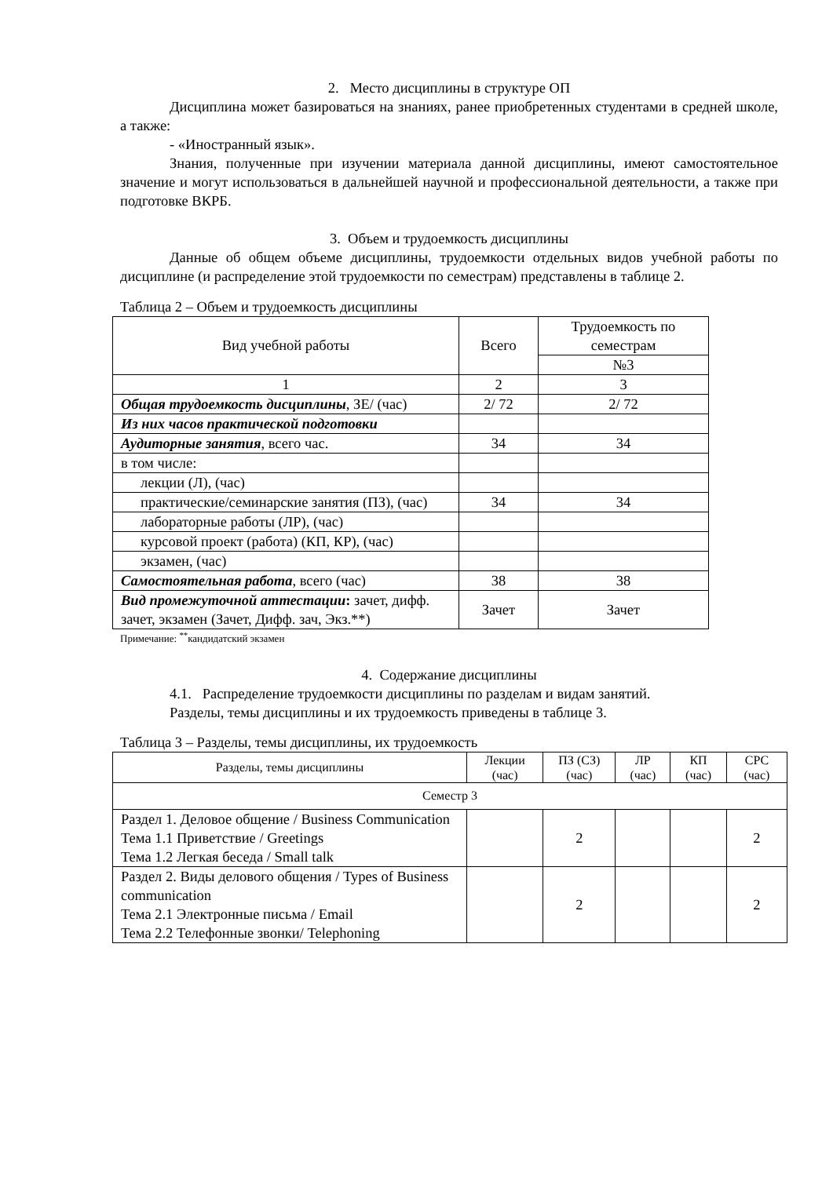2. Место дисциплины в структуре ОП
Дисциплина может базироваться на знаниях, ранее приобретенных студентами в средней школе, а также:
- «Иностранный язык».
Знания, полученные при изучении материала данной дисциплины, имеют самостоятельное значение и могут использоваться в дальнейшей научной и профессиональной деятельности, а также при подготовке ВКРБ.
3. Объем и трудоемкость дисциплины
Данные об общем объеме дисциплины, трудоемкости отдельных видов учебной работы по дисциплине (и распределение этой трудоемкости по семестрам) представлены в таблице 2.
Таблица 2 – Объем и трудоемкость дисциплины
| Вид учебной работы | Всего | Трудоемкость по семестрам |
| --- | --- | --- |
| | | №3 |
| 1 | 2 | 3 |
| Общая трудоемкость дисциплины , ЗЕ/ (час) | 2/ 72 | 2/ 72 |
| Из них часов практической подготовки | | |
| Аудиторные занятия , всего час. | 34 | 34 |
| в том числе: | | |
| лекции (Л), (час) | | |
| практические/семинарские занятия (ПЗ), (час) | 34 | 34 |
| лабораторные работы (ЛР), (час) | | |
| курсовой проект (работа) (КП, КР), (час) | | |
| экзамен, (час) | | |
| Самостоятельная работа , всего (час) | 38 | 38 |
| Вид промежуточной аттестации : зачет, дифф. зачет, экзамен (Зачет, Дифф. зач, Экз.**) | Зачет | Зачет |
Примечание: <sup>**</sup>кандидатский экзамен
4. Содержание дисциплины
4.1. Распределение трудоемкости дисциплины по разделам и видам занятий.
Разделы, темы дисциплины и их трудоемкость приведены в таблице 3.
Таблица 3 – Разделы, темы дисциплины, их трудоемкость
| Разделы, темы дисциплины | Лекции (час) | ПЗ (СЗ) (час) | ЛР (час) | КП (час) | СРС (час) |
| --- | --- | --- | --- | --- | --- |
| Семестр 3 | | | | | |
| Раздел 1. Деловое общение / Business Communication Тема 1.1 Приветствие / Greetings Тема 1.2 Легкая беседа / Small talk | | 2 | | | 2 |
| Раздел 2. Виды делового общения / Types of Business communication Тема 2.1 Электронные письма / Email Тема 2.2 Телефонные звонки/ Telephoning | | 2 | | | 2 |